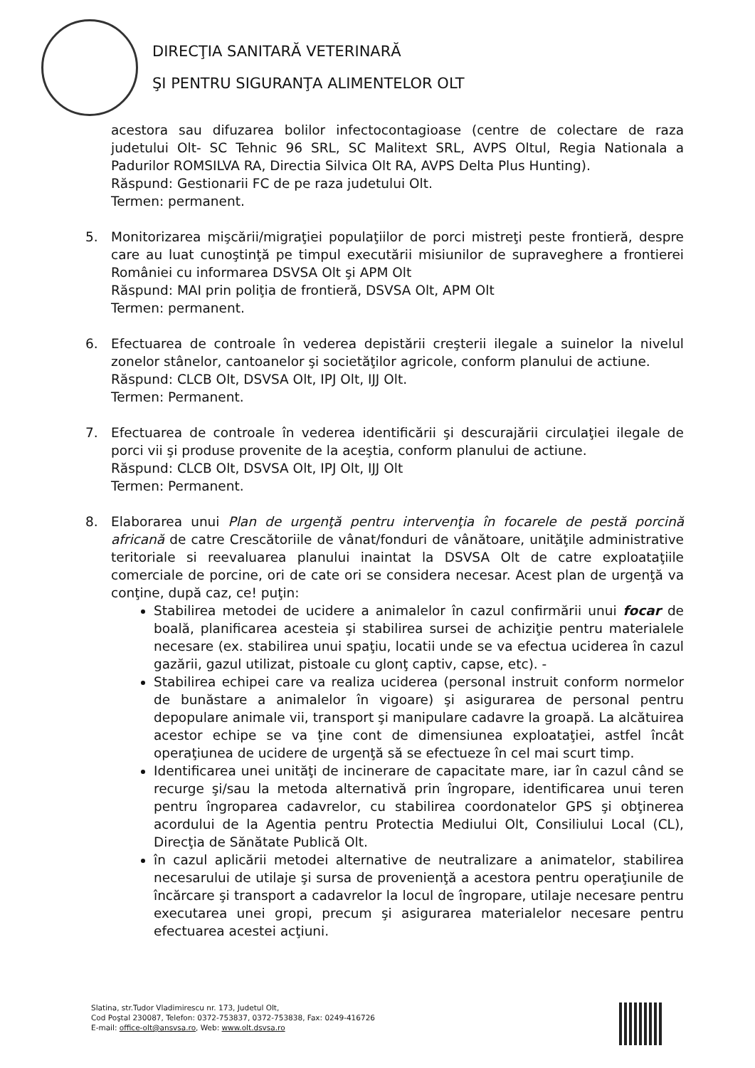DIRECŢIA SANITARĂ VETERINARĂ
ŞI PENTRU SIGURANŢA ALIMENTELOR OLT
acestora sau difuzarea bolilor infectocontagioase (centre de colectare de raza judetului Olt- SC Tehnic 96 SRL, SC Malitext SRL, AVPS Oltul, Regia Nationala a Padurilor ROMSILVA RA, Directia Silvica Olt RA, AVPS Delta Plus Hunting).
Răspund: Gestionarii FC de pe raza judetului Olt.
Termen: permanent.
5. Monitorizarea mişcării/migraţiei populaţiilor de porci mistreţi peste frontieră, despre care au luat cunoştinţă pe timpul executării misiunilor de supraveghere a frontierei României cu informarea DSVSA Olt şi APM Olt
Răspund: MAI prin poliţia de frontieră, DSVSA Olt, APM Olt
Termen: permanent.
6. Efectuarea de controale în vederea depistării creşterii ilegale a suinelor la nivelul zonelor stânelor, cantoanelor şi societăţilor agricole, conform planului de actiune.
Răspund: CLCB Olt, DSVSA Olt, IPJ Olt, IJJ Olt.
Termen: Permanent.
7. Efectuarea de controale în vederea identificării şi descurajării circulaţiei ilegale de porci vii şi produse provenite de la aceştia, conform planului de actiune.
Răspund: CLCB Olt, DSVSA Olt, IPJ Olt, IJJ Olt
Termen: Permanent.
8. Elaborarea unui Plan de urgenţă pentru intervenţia în focarele de pestă porcină africană de catre Crescătoriile de vânat/fonduri de vânătoare, unităţile administrative teritoriale si reevaluarea planului inaintat la DSVSA Olt de catre exploataţiile comerciale de porcine, ori de cate ori se considera necesar. Acest plan de urgenţă va conţine, după caz, ce! puţin:
Stabilirea metodei de ucidere a animalelor în cazul confirmării unui focar de boală, planificarea acesteia şi stabilirea sursei de achiziţie pentru materialele necesare (ex. stabilirea unui spaţiu, locatii unde se va efectua uciderea în cazul gazării, gazul utilizat, pistoale cu glonţ captiv, capse, etc). -
Stabilirea echipei care va realiza uciderea (personal instruit conform normelor de bunăstare a animalelor în vigoare) şi asigurarea de personal pentru depopulare animale vii, transport şi manipulare cadavre la groapă. La alcătuirea acestor echipe se va ţine cont de dimensiunea exploataţiei, astfel încât operaţiunea de ucidere de urgenţă să se efectueze în cel mai scurt timp.
Identificarea unei unităţi de incinerare de capacitate mare, iar în cazul când se recurge şi/sau la metoda alternativă prin îngropare, identificarea unui teren pentru îngroparea cadavrelor, cu stabilirea coordonatelor GPS şi obţinerea acordului de la Agentia pentru Protectia Mediului Olt, Consiliului Local (CL), Direcţia de Sănătate Publică Olt.
în cazul aplicării metodei alternative de neutralizare a animatelor, stabilirea necesarului de utilaje şi sursa de provenienţă a acestora pentru operaţiunile de încărcare şi transport a cadavrelor la locul de îngropare, utilaje necesare pentru executarea unei gropi, precum şi asigurarea materialelor necesare pentru efectuarea acestei acţiuni.
Slatina, str.Tudor Vladimirescu nr. 173, Judetul Olt,
Cod Poştal 230087, Telefon: 0372-753837, 0372-753838, Fax: 0249-416726
E-mail: office-olt@ansvsa.ro, Web: www.olt.dsvsa.ro